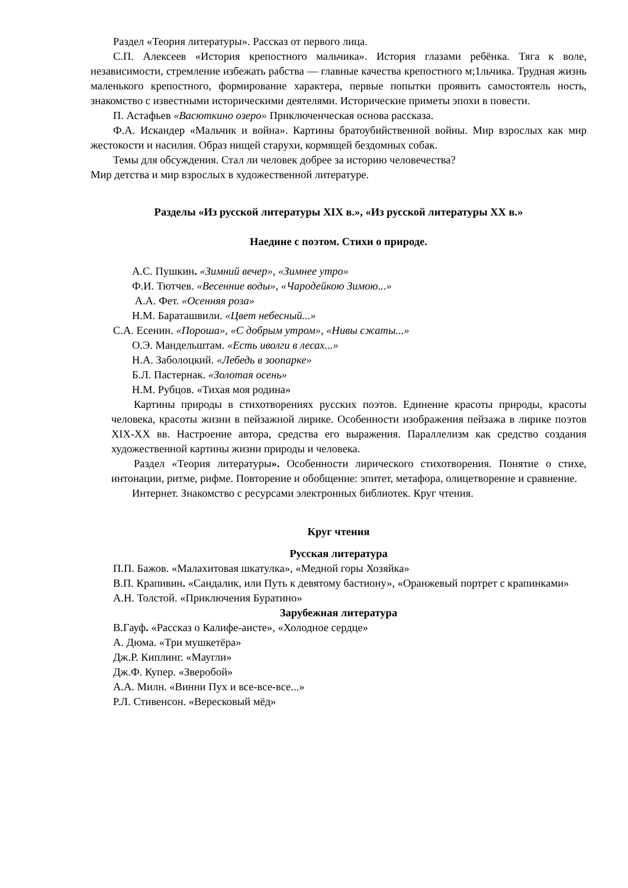Раздел «Теория литературы». Рассказ от первого лица.
С.П. Алексеев «История крепостного мальчика». История глазами ребёнка. Тяга к воле, независимости, стремление избежать рабства — главные качества крепостного м;1льчика. Трудная жизнь маленького крепостного, формирование характера, первые попытки проявить самостоятель ность, знакомство с известными историческими деятелями. Исторические приметы эпохи в повести.
П. Астафьев «Васюткино озеро» Приключенческая основа рассказа.
Ф.А. Искандер «Мальчик и война». Картины братоубийственной войны. Мир взрослых как мир жестокости и насилия. Образ нищей старухи, кормящей бездомных собак.
Темы для обсуждения. Стал ли человек добрее за историю человечества?
Мир детства и мир взрослых в художественной литературе.
Разделы «Из русской литературы XIX в.», «Из русской литературы XX в.»
Наедине с поэтом. Стихи о природе.
А.С. Пушкин. «Зимний вечер», «Зимнее утро»
Ф.И. Тютчев. «Весенние воды», «Чародейкою Зимою...»
А.А. Фет. «Осенняя роза»
Н.М. Бараташвили. «Цвет небесный...»
С.А. Есенин. «Пороша», «С добрым утром», «Нивы сжаты...»
О.Э. Мандельштам. «Есть иволги в лесах...»
Н.А. Заболоцкий. «Лебедь в зоопарке»
Б.Л. Пастернак. «Золотая осень»
Н.М. Рубцов. «Тихая моя родина»
Картины природы в стихотворениях русских поэтов. Единение красоты природы, красоты человека, красоты жизни в пейзажной лирике. Особенности изображения пейзажа в лирике поэтов XIX-XX вв. Настроение автора, средства его выражения. Параллелизм как средство создания художественной картины жизни природы и человека.
Раздел «Теория литературы». Особенности лирического стихотворения. Понятие о стихе, интонации, ритме, рифме. Повторение и обобщение: эпитет, метафора, олицетворение и сравнение.
Интернет. Знакомство с ресурсами электронных библиотек. Круг чтения.
Круг чтения
Русская литература
П.П. Бажов. «Малахитовая шкатулка», «Медной горы Хозяйка»
В.П. Крапивин. «Сандалик, или Путь к девятому бастиону», «Оранжевый портрет с крапинками»
А.Н. Толстой. «Приключения Буратино»
Зарубежная литература
В.Гауф. «Рассказ о Калифе-аисте», «Холодное сердце»
А. Дюма. «Три мушкетёра»
Дж.Р. Киплинг. «Маугли»
Дж.Ф. Купер. «Зверобой»
А.А. Милн. «Винни Пух и все-все-все...»
Р.Л. Стивенсон. «Вересковый мёд»